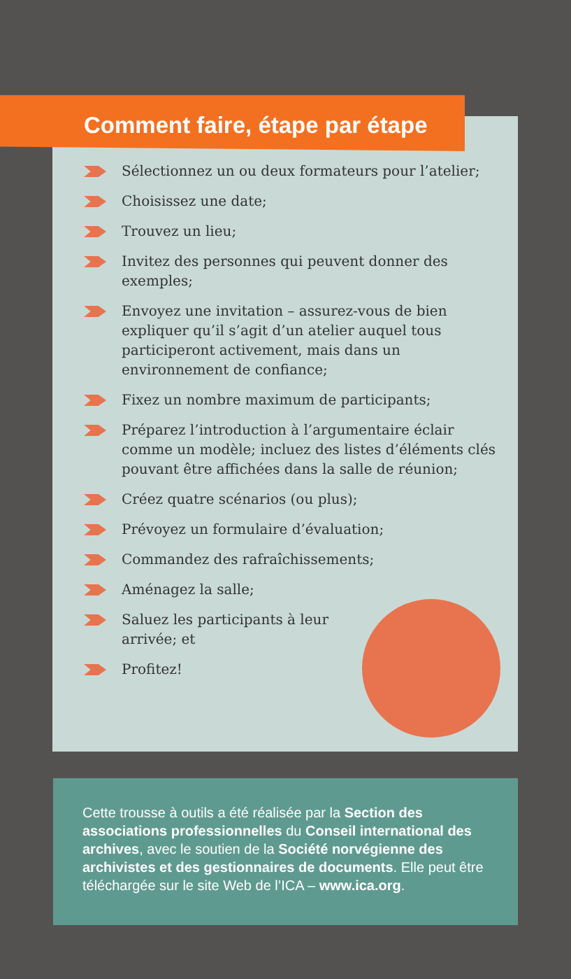Comment faire, étape par étape
Sélectionnez un ou deux formateurs pour l’atelier;
Choisissez une date;
Trouvez un lieu;
Invitez des personnes qui peuvent donner des exemples;
Envoyez une invitation – assurez-vous de bien expliquer qu’il s’agit d’un atelier auquel tous participeront activement, mais dans un environnement de confiance;
Fixez un nombre maximum de participants;
Préparez l’introduction à l’argumentaire éclair comme un modèle; incluez des listes d’éléments clés pouvant être affichées dans la salle de réunion;
Créez quatre scénarios (ou plus);
Prévoyez un formulaire d’évaluation;
Commandez des rafraîchissements;
Aménagez la salle;
Saluez les participants à leur arrivée; et
Profitez!
Cette trousse à outils a été réalisée par la Section des associations professionnelles du Conseil international des archives, avec le soutien de la Société norvégienne des archivistes et des gestionnaires de documents. Elle peut être téléchargée sur le site Web de l’ICA – www.ica.org.